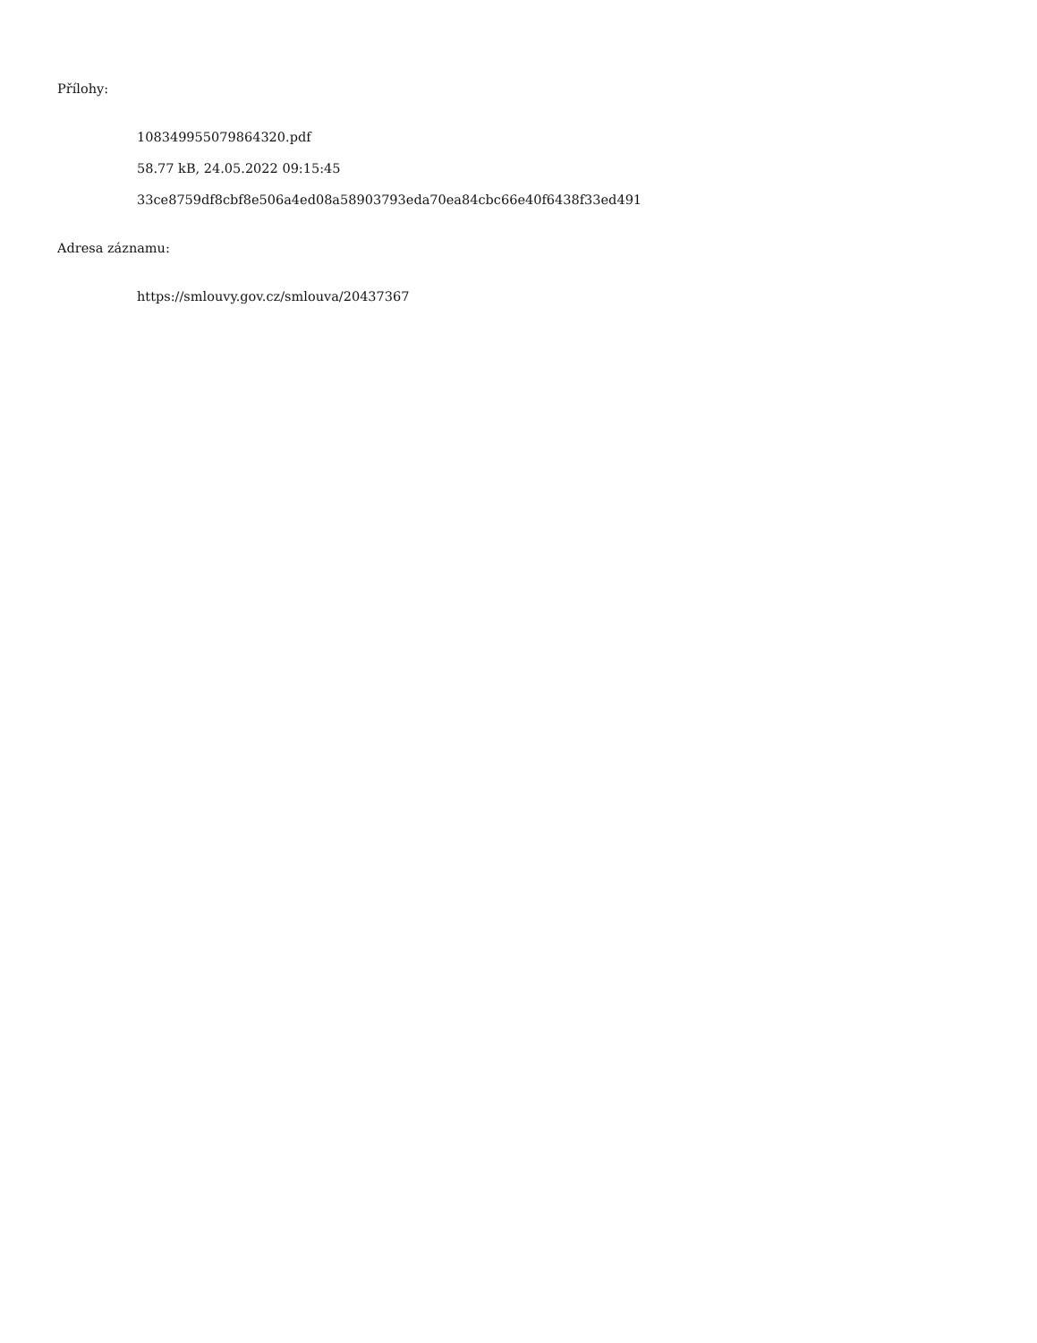Přílohy:
108349955079864320.pdf
58.77 kB, 24.05.2022 09:15:45
33ce8759df8cbf8e506a4ed08a58903793eda70ea84cbc66e40f6438f33ed491
Adresa záznamu:
https://smlouvy.gov.cz/smlouva/20437367